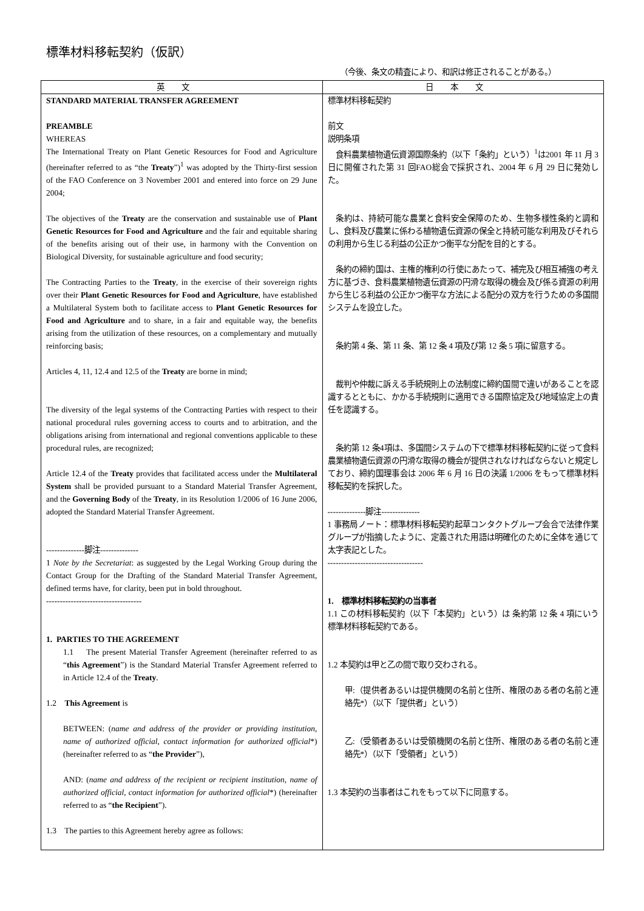標準材料移転契約（仮訳）
（今後、条文の精査により、和訳は修正されることがある。）
| 英文 | 日本文 |
| --- | --- |
| STANDARD MATERIAL TRANSFER AGREEMENT PREAMBLE WHEREAS The International Treaty on Plant Genetic Resources for Food and Agriculture (hereinafter referred to as “the Treaty ”)<sup>1</sup> was adopted by the Thirty-first session of the FAO Conference on 3 November 2001 and entered into force on 29 June 2004; The objectives of the Treaty are the conservation and sustainable use of Plant Genetic Resources for Food and Agriculture and the fair and equitable sharing of the benefits arising out of their use, in harmony with the Convention on Biological Diversity, for sustainable agriculture and food security; The Contracting Parties to the Treaty , in the exercise of their sovereign rights over their Plant Genetic Resources for Food and Agriculture , have established a Multilateral System both to facilitate access to Plant Genetic Resources for Food and Agriculture and to share, in a fair and equitable way, the benefits arising from the utilization of these resources, on a complementary and mutually reinforcing basis; Articles 4, 11, 12.4 and 12.5 of the Treaty are borne in mind; The diversity of the legal systems of the Contracting Parties with respect to their national procedural rules governing access to courts and to arbitration, and the obligations arising from international and regional conventions applicable to these procedural rules, are recognized; Article 12.4 of the Treaty provides that facilitated access under the Multilateral System shall be provided pursuant to a Standard Material Transfer Agreement, and the Governing Body of the Treaty , in its Resolution 1/2006 of 16 June 2006, adopted the Standard Material Transfer Agreement. --------------脚注-------------- 1 Note by the Secretariat : as suggested by the Legal Working Group during the Contact Group for the Drafting of the Standard Material Transfer Agreement, defined terms have, for clarity, been put in bold throughout. ----------------------------------- 1. PARTIES TO THE AGREEMENT 1.1 The present Material Transfer Agreement (hereinafter referred to as “ this Agreement ”) is the Standard Material Transfer Agreement referred to in Article 12.4 of the Treaty . 1.2 This Agreement is BETWEEN: ( name and address of the provider or providing institution, name of authorized official, contact information for authorized official *) (hereinafter referred to as “ the Provider ”), AND: ( name and address of the recipient or recipient institution, name of authorized official, contact information for authorized official *) (hereinafter referred to as “ the Recipient ”). 1.3 The parties to this Agreement hereby agree as follows: | 標準材料移転契約 前文 説明条項 食料農業植物遺伝資源国際条約（以下「条約」という）<sup>1</sup>は2001 年 11 月 3 日に開催された第 31 回FAO総会で採択され、2004 年 6 月 29 日に発効した。 条約は、持続可能な農業と食料安全保障のため、生物多様性条約と調和し、食料及び農業に係わる植物遺伝資源の保全と持続可能な利用及びそれらの利用から生じる利益の公正かつ衡平な分配を目的とする。 条約の締約国は、主権的権利の行使にあたって、補完及び相互補強の考え方に基づき、食料農業植物遺伝資源の円滑な取得の機会及び係る資源の利用から生じる利益の公正かつ衡平な方法による配分の双方を行うための多国間システムを設立した。 条約第 4 条、第 11 条、第 12 条 4 項及び第 12 条 5 項に留意する。 裁判や仲裁に訴える手続規則上の法制度に締約国間で違いがあることを認識するとともに、かかる手続規則に適用できる国際協定及び地域協定上の責任を認識する。 条約第 12 条4項は、多国間システムの下で標準材料移転契約に従って食料農業植物遺伝資源の円滑な取得の機会が提供されなければならないと規定しており、締約国理事会は 2006 年 6 月 16 日の決議 1/2006 をもって標準材料移転契約を採択した。 --------------脚注-------------- 1 事務局ノート：標準材料移転契約起草コンタクトグループ会合で法律作業グループが指摘したように、定義された用語は明確化のために全体を通じて太字表記とした。 ----------------------------------- 1. 標準材料移転契約の当事者 1.1 この材料移転契約（以下「本契約」という）は 条約第 12 条 4 項にいう標準材料移転契約である。 1.2 本契約は甲と乙の間で取り交わされる。 甲:（提供者あるいは提供機関の名前と住所、権限のある者の名前と連絡先*）（以下「提供者」という） 乙:（受領者あるいは受領機関の名前と住所、権限のある者の名前と連絡先*）（以下「受領者」という） 1.3 本契約の当事者はこれをもって以下に同意する。 |